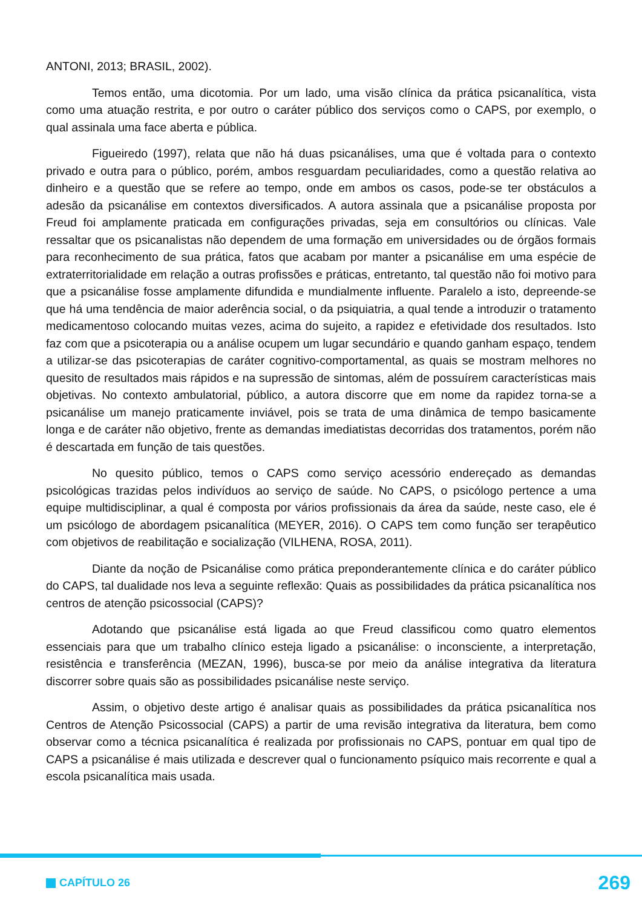ANTONI, 2013; BRASIL, 2002).
Temos então, uma dicotomia. Por um lado, uma visão clínica da prática psicanalítica, vista como uma atuação restrita, e por outro o caráter público dos serviços como o CAPS, por exemplo, o qual assinala uma face aberta e pública.
Figueiredo (1997), relata que não há duas psicanálises, uma que é voltada para o contexto privado e outra para o público, porém, ambos resguardam peculiaridades, como a questão relativa ao dinheiro e a questão que se refere ao tempo, onde em ambos os casos, pode-se ter obstáculos a adesão da psicanálise em contextos diversificados. A autora assinala que a psicanálise proposta por Freud foi amplamente praticada em configurações privadas, seja em consultórios ou clínicas. Vale ressaltar que os psicanalistas não dependem de uma formação em universidades ou de órgãos formais para reconhecimento de sua prática, fatos que acabam por manter a psicanálise em uma espécie de extraterritorialidade em relação a outras profissões e práticas, entretanto, tal questão não foi motivo para que a psicanálise fosse amplamente difundida e mundialmente influente. Paralelo a isto, depreende-se que há uma tendência de maior aderência social, o da psiquiatria, a qual tende a introduzir o tratamento medicamentoso colocando muitas vezes, acima do sujeito, a rapidez e efetividade dos resultados. Isto faz com que a psicoterapia ou a análise ocupem um lugar secundário e quando ganham espaço, tendem a utilizar-se das psicoterapias de caráter cognitivo-comportamental, as quais se mostram melhores no quesito de resultados mais rápidos e na supressão de sintomas, além de possuírem características mais objetivas. No contexto ambulatorial, público, a autora discorre que em nome da rapidez torna-se a psicanálise um manejo praticamente inviável, pois se trata de uma dinâmica de tempo basicamente longa e de caráter não objetivo, frente as demandas imediatistas decorridas dos tratamentos, porém não é descartada em função de tais questões.
No quesito público, temos o CAPS como serviço acessório endereçado as demandas psicológicas trazidas pelos indivíduos ao serviço de saúde. No CAPS, o psicólogo pertence a uma equipe multidisciplinar, a qual é composta por vários profissionais da área da saúde, neste caso, ele é um psicólogo de abordagem psicanalítica (MEYER, 2016). O CAPS tem como função ser terapêutico com objetivos de reabilitação e socialização (VILHENA, ROSA, 2011).
Diante da noção de Psicanálise como prática preponderantemente clínica e do caráter público do CAPS, tal dualidade nos leva a seguinte reflexão: Quais as possibilidades da prática psicanalítica nos centros de atenção psicossocial (CAPS)?
Adotando que psicanálise está ligada ao que Freud classificou como quatro elementos essenciais para que um trabalho clínico esteja ligado a psicanálise: o inconsciente, a interpretação, resistência e transferência (MEZAN, 1996), busca-se por meio da análise integrativa da literatura discorrer sobre quais são as possibilidades psicanálise neste serviço.
Assim, o objetivo deste artigo é analisar quais as possibilidades da prática psicanalítica nos Centros de Atenção Psicossocial (CAPS) a partir de uma revisão integrativa da literatura, bem como observar como a técnica psicanalítica é realizada por profissionais no CAPS, pontuar em qual tipo de CAPS a psicanálise é mais utilizada e descrever qual o funcionamento psíquico mais recorrente e qual a escola psicanalítica mais usada.
CAPÍTULO 26
269